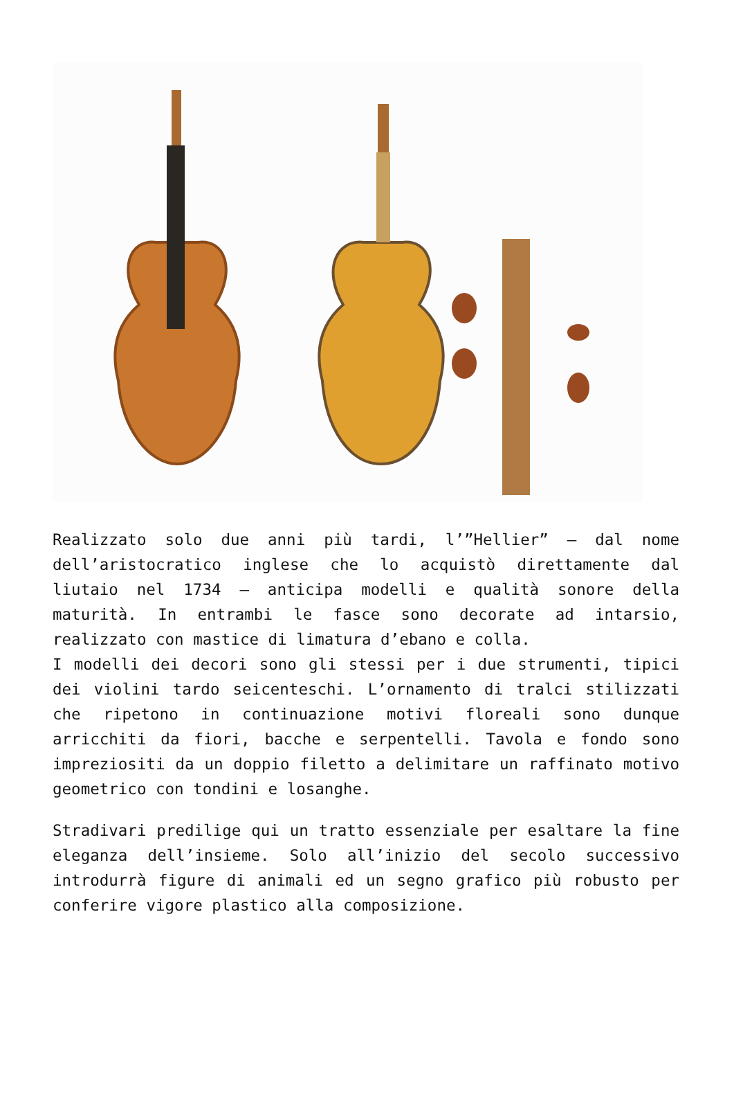Realizzato solo due anni più tardi, l’”Hellier” – dal nome dell’aristocratico inglese che lo acquistò direttamente dal liutaio nel 1734 – anticipa modelli e qualità sonore della maturità. In entrambi le fasce sono decorate ad intarsio, realizzato con mastice di limatura d’ebano e colla.
I modelli dei decori sono gli stessi per i due strumenti, tipici dei violini tardo seicenteschi. L’ornamento di tralci stilizzati che ripetono in continuazione motivi floreali sono dunque arricchiti da fiori, bacche e serpentelli. Tavola e fondo sono impreziositi da un doppio filetto a delimitare un raffinato motivo geometrico con tondini e losanghe.
Stradivari predilige qui un tratto essenziale per esaltare la fine eleganza dell’insieme. Solo all’inizio del secolo successivo introdurrà figure di animali ed un segno grafico più robusto per conferire vigore plastico alla composizione.